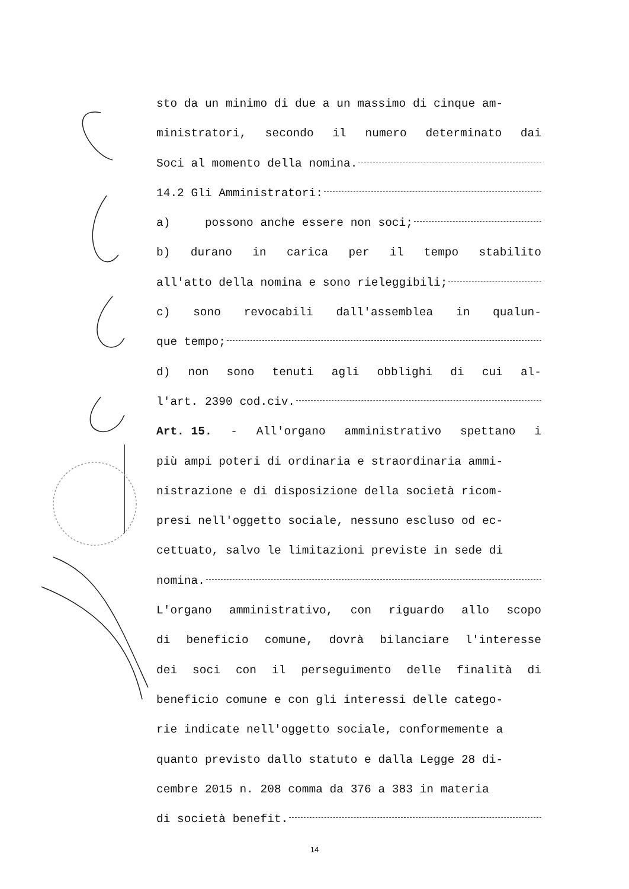sto da un minimo di due a un massimo di cinque am-
ministratori, secondo il numero determinato dai
Soci al momento della nomina.
14.2 Gli Amministratori:
a) possono anche essere non soci;
b) durano in carica per il tempo stabilito
all'atto della nomina e sono rieleggibili;
c) sono revocabili dall'assemblea in qualun-
que tempo;
d) non sono tenuti agli obblighi di cui al-
l'art. 2390 cod.civ.
Art. 15. - All'organo amministrativo spettano i
più ampi poteri di ordinaria e straordinaria ammi-
nistrazione e di disposizione della società ricom-
presi nell'oggetto sociale, nessuno escluso od ec-
cettuato, salvo le limitazioni previste in sede di
nomina.
L'organo amministrativo, con riguardo allo scopo
di beneficio comune, dovrà bilanciare l'interesse
dei soci con il perseguimento delle finalità di
beneficio comune e con gli interessi delle catego-
rie indicate nell'oggetto sociale, conformemente a
quanto previsto dallo statuto e dalla Legge 28 di-
cembre 2015 n. 208 comma da 376 a 383 in materia
di società benefit.
14